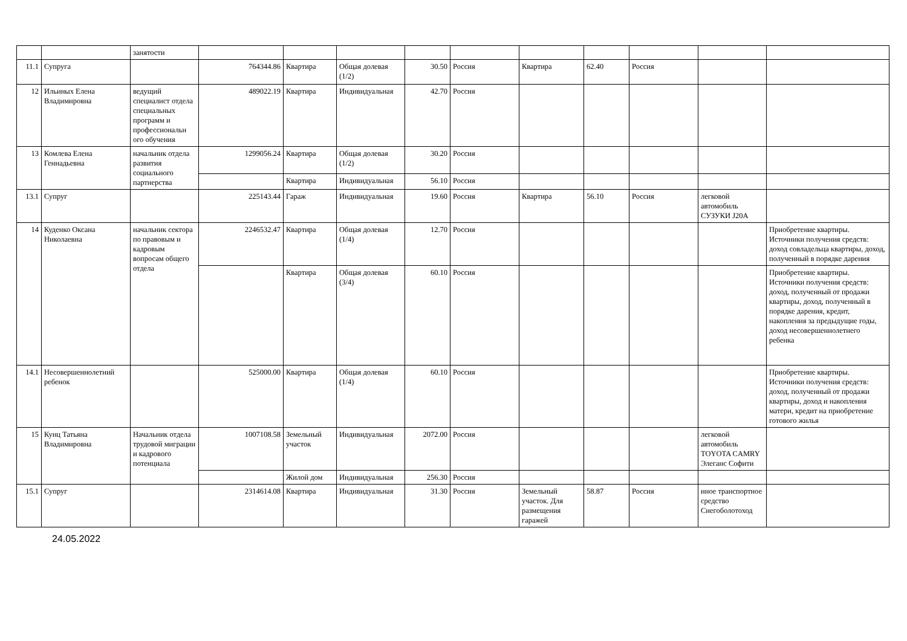| | | занятости | | | | | | | | | | |
| 11.1 | Супруга | | 764344.86 | Квартира | Общая долевая (1/2) | 30.50 | Россия | Квартира | 62.40 | Россия | | |
| 12 | Ильиных Елена Владимировна | ведущий специалист отдела специальных программ и профессиональн ого обучения | 489022.19 | Квартира | Индивидуальная | 42.70 | Россия | | | | | |
| 13 | Комлева Елена Геннадьевна | начальник отдела развития социального партнерства | 1299056.24 | Квартира | Общая долевая (1/2) | 30.20 | Россия | | | | | |
| | | | | Квартира | Индивидуальная | 56.10 | Россия | | | | | |
| 13.1 | Супруг | | 225143.44 | Гараж | Индивидуальная | 19.60 | Россия | Квартира | 56.10 | Россия | легковой автомобиль СУЗУКИ J20A | |
| 14 | Куденко Оксана Николаевна | начальник сектора по правовым и кадровым вопросам общего отдела | 2246532.47 | Квартира | Общая долевая (1/4) | 12.70 | Россия | | | | | Приобретение квартиры. Источники получения средств: доход совладельца квартиры, доход, полученный в порядке дарения |
| | | | | Квартира | Общая долевая (3/4) | 60.10 | Россия | | | | | Приобретение квартиры. Источники получения средств: доход, полученный от продажи квартиры, доход, полученный в порядке дарения, кредит, накопления за предыдущие годы, доход несовершеннолетнего ребенка |
| 14.1 | Несовершеннолетний ребенок | | 525000.00 | Квартира | Общая долевая (1/4) | 60.10 | Россия | | | | | Приобретение квартиры. Источники получения средств: доход, полученный от продажи квартиры, доход и накопления матери, кредит на приобретение готового жилья |
| 15 | Кунц Татьяна Владимировна | Начальник отдела трудовой миграции и кадрового потенциала | 1007108.58 | Земельный участок | Индивидуальная | 2072.00 | Россия | | | | легковой автомобиль TOYOTA CAMRY Элеганс Софити | |
| | | | | Жилой дом | Индивидуальная | 256.30 | Россия | | | | | |
| 15.1 | Супруг | | 2314614.08 | Квартира | Индивидуальная | 31.30 | Россия | Земельный участок. Для размещения гаражей | 58.87 | Россия | иное транспортное средство Снегоболотоход | |
24.05.2022